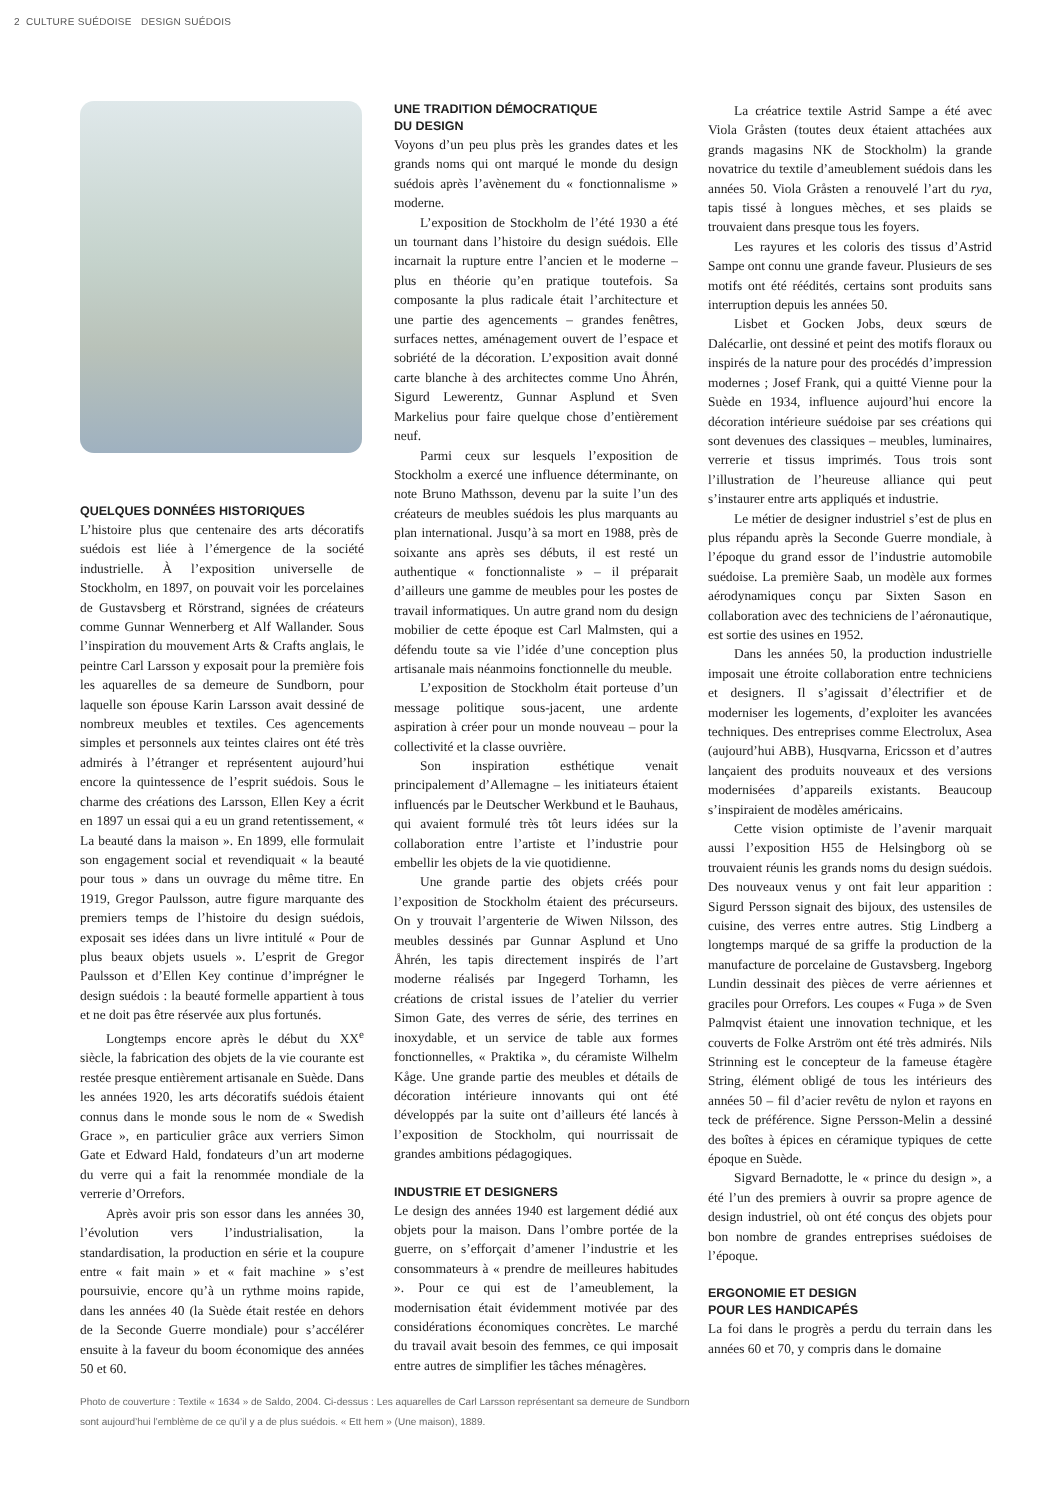2 CULTURE SUÉDOISE DESIGN SUÉDOIS
QUELQUES DONNÉES HISTORIQUES
L’histoire plus que centenaire des arts décoratifs suédois est liée à l’émergence de la société industrielle. À l’exposition universelle de Stockholm, en 1897, on pouvait voir les porcelaines de Gustavsberg et Rörstrand, signées de créateurs comme Gunnar Wennerberg et Alf Wallander. Sous l’inspiration du mouvement Arts & Crafts anglais, le peintre Carl Larsson y exposait pour la première fois les aquarelles de sa demeure de Sundborn, pour laquelle son épouse Karin Larsson avait dessiné de nombreux meubles et textiles. Ces agencements simples et personnels aux teintes claires ont été très admirés à l’étranger et représentent aujourd’hui encore la quintessence de l’esprit suédois. Sous le charme des créations des Larsson, Ellen Key a écrit en 1897 un essai qui a eu un grand retentissement, « La beauté dans la maison ». En 1899, elle formulait son engagement social et revendiquait « la beauté pour tous » dans un ouvrage du même titre. En 1919, Gregor Paulsson, autre figure marquante des premiers temps de l’histoire du design suédois, exposait ses idées dans un livre intitulé « Pour de plus beaux objets usuels ». L’esprit de Gregor Paulsson et d’Ellen Key continue d’imprégner le design suédois : la beauté formelle appartient à tous et ne doit pas être réservée aux plus fortunés.
Longtemps encore après le début du XX<sup>e</sup> siècle, la fabrication des objets de la vie courante est restée presque entièrement artisanale en Suède. Dans les années 1920, les arts décoratifs suédois étaient connus dans le monde sous le nom de « Swedish Grace », en particulier grâce aux verriers Simon Gate et Edward Hald, fondateurs d’un art moderne du verre qui a fait la renommée mondiale de la verrerie d’Orrefors.
Après avoir pris son essor dans les années 30, l’évolution vers l’industrialisation, la standardisation, la production en série et la coupure entre « fait main » et « fait machine » s’est poursuivie, encore qu’à un rythme moins rapide, dans les années 40 (la Suède était restée en dehors de la Seconde Guerre mondiale) pour s’accélérer ensuite à la faveur du boom économique des années 50 et 60.
UNE TRADITION DÉMOCRATIQUE
DU DESIGN
Voyons d’un peu plus près les grandes dates et les grands noms qui ont marqué le monde du design suédois après l’avènement du « fonctionnalisme » moderne.
L’exposition de Stockholm de l’été 1930 a été un tournant dans l’histoire du design suédois. Elle incarnait la rupture entre l’ancien et le moderne – plus en théorie qu’en pratique toutefois. Sa composante la plus radicale était l’architecture et une partie des agencements – grandes fenêtres, surfaces nettes, aménagement ouvert de l’espace et sobriété de la décoration. L’exposition avait donné carte blanche à des architectes comme Uno Åhrén, Sigurd Lewerentz, Gunnar Asplund et Sven Markelius pour faire quelque chose d’entièrement neuf.
Parmi ceux sur lesquels l’exposition de Stockholm a exercé une influence déterminante, on note Bruno Mathsson, devenu par la suite l’un des créateurs de meubles suédois les plus marquants au plan international. Jusqu’à sa mort en 1988, près de soixante ans après ses débuts, il est resté un authentique « fonctionnaliste » – il préparait d’ailleurs une gamme de meubles pour les postes de travail informatiques. Un autre grand nom du design mobilier de cette époque est Carl Malmsten, qui a défendu toute sa vie l’idée d’une conception plus artisanale mais néanmoins fonctionnelle du meuble.
L’exposition de Stockholm était porteuse d’un message politique sous-jacent, une ardente aspiration à créer pour un monde nouveau – pour la collectivité et la classe ouvrière.
Son inspiration esthétique venait principalement d’Allemagne – les initiateurs étaient influencés par le Deutscher Werkbund et le Bauhaus, qui avaient formulé très tôt leurs idées sur la collaboration entre l’artiste et l’industrie pour embellir les objets de la vie quotidienne.
Une grande partie des objets créés pour l’exposition de Stockholm étaient des précurseurs. On y trouvait l’argenterie de Wiwen Nilsson, des meubles dessinés par Gunnar Asplund et Uno Åhrén, les tapis directement inspirés de l’art moderne réalisés par Ingegerd Torhamn, les créations de cristal issues de l’atelier du verrier Simon Gate, des verres de série, des terrines en inoxydable, et un service de table aux formes fonctionnelles, « Praktika », du céramiste Wilhelm Kåge. Une grande partie des meubles et détails de décoration intérieure innovants qui ont été développés par la suite ont d’ailleurs été lancés à l’exposition de Stockholm, qui nourrissait de grandes ambitions pédagogiques.
INDUSTRIE ET DESIGNERS
Le design des années 1940 est largement dédié aux objets pour la maison. Dans l’ombre portée de la guerre, on s’efforçait d’amener l’industrie et les consommateurs à « prendre de meilleures habitudes ». Pour ce qui est de l’ameublement, la modernisation était évidemment motivée par des considérations économiques concrètes. Le marché du travail avait besoin des femmes, ce qui imposait entre autres de simplifier les tâches ménagères.
La créatrice textile Astrid Sampe a été avec Viola Gråsten (toutes deux étaient attachées aux grands magasins NK de Stockholm) la grande novatrice du textile d’ameublement suédois dans les années 50. Viola Gråsten a renouvelé l’art du rya, tapis tissé à longues mèches, et ses plaids se trouvaient dans presque tous les foyers.
Les rayures et les coloris des tissus d’Astrid Sampe ont connu une grande faveur. Plusieurs de ses motifs ont été réédités, certains sont produits sans interruption depuis les années 50.
Lisbet et Gocken Jobs, deux sœurs de Dalécarlie, ont dessiné et peint des motifs floraux ou inspirés de la nature pour des procédés d’impression modernes ; Josef Frank, qui a quitté Vienne pour la Suède en 1934, influence aujourd’hui encore la décoration intérieure suédoise par ses créations qui sont devenues des classiques – meubles, luminaires, verrerie et tissus imprimés. Tous trois sont l’illustration de l’heureuse alliance qui peut s’instaurer entre arts appliqués et industrie.
Le métier de designer industriel s’est de plus en plus répandu après la Seconde Guerre mondiale, à l’époque du grand essor de l’industrie automobile suédoise. La première Saab, un modèle aux formes aérodynamiques conçu par Sixten Sason en collaboration avec des techniciens de l’aéronautique, est sortie des usines en 1952.
Dans les années 50, la production industrielle imposait une étroite collaboration entre techniciens et designers. Il s’agissait d’électrifier et de moderniser les logements, d’exploiter les avancées techniques. Des entreprises comme Electrolux, Asea (aujourd’hui ABB), Husqvarna, Ericsson et d’autres lançaient des produits nouveaux et des versions modernisées d’appareils existants. Beaucoup s’inspiraient de modèles américains.
Cette vision optimiste de l’avenir marquait aussi l’exposition H55 de Helsingborg où se trouvaient réunis les grands noms du design suédois. Des nouveaux venus y ont fait leur apparition : Sigurd Persson signait des bijoux, des ustensiles de cuisine, des verres entre autres. Stig Lindberg a longtemps marqué de sa griffe la production de la manufacture de porcelaine de Gustavsberg. Ingeborg Lundin dessinait des pièces de verre aériennes et graciles pour Orrefors. Les coupes « Fuga » de Sven Palmqvist étaient une innovation technique, et les couverts de Folke Arström ont été très admirés. Nils Strinning est le concepteur de la fameuse étagère String, élément obligé de tous les intérieurs des années 50 – fil d’acier revêtu de nylon et rayons en teck de préférence. Signe Persson-Melin a dessiné des boîtes à épices en céramique typiques de cette époque en Suède.
Sigvard Bernadotte, le « prince du design », a été l’un des premiers à ouvrir sa propre agence de design industriel, où ont été conçus des objets pour bon nombre de grandes entreprises suédoises de l’époque.
ERGONOMIE ET DESIGN
POUR LES HANDICAPÉS
La foi dans le progrès a perdu du terrain dans les années 60 et 70, y compris dans le domaine
Photo de couverture : Textile « 1634 » de Saldo, 2004. Ci-dessus : Les aquarelles de Carl Larsson représentant sa demeure de Sundborn sont aujourd’hui l’emblème de ce qu’il y a de plus suédois. « Ett hem » (Une maison), 1889.